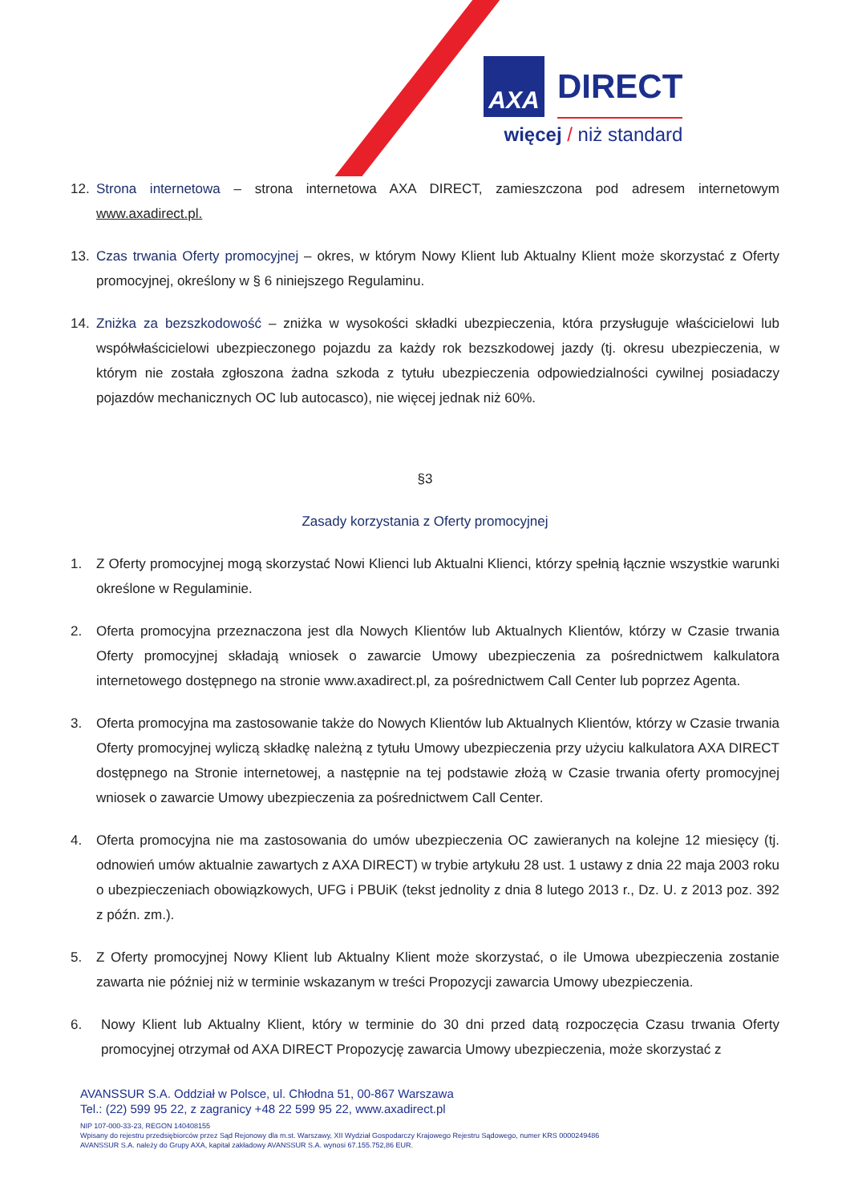AXA DIRECT
więcej / niż standard
12. Strona internetowa – strona internetowa AXA DIRECT, zamieszczona pod adresem internetowym www.axadirect.pl.
13. Czas trwania Oferty promocyjnej – okres, w którym Nowy Klient lub Aktualny Klient może skorzystać z Oferty promocyjnej, określony w § 6 niniejszego Regulaminu.
14. Zniżka za bezszkodowość – zniżka w wysokości składki ubezpieczenia, która przysługuje właścicielowi lub współwłaścicielowi ubezpieczonego pojazdu za każdy rok bezszkodowej jazdy (tj. okresu ubezpieczenia, w którym nie została zgłoszona żadna szkoda z tytułu ubezpieczenia odpowiedzialności cywilnej posiadaczy pojazdów mechanicznych OC lub autocasco), nie więcej jednak niż 60%.
§3
Zasady korzystania z Oferty promocyjnej
1. Z Oferty promocyjnej mogą skorzystać Nowi Klienci lub Aktualni Klienci, którzy spełnią łącznie wszystkie warunki określone w Regulaminie.
2. Oferta promocyjna przeznaczona jest dla Nowych Klientów lub Aktualnych Klientów, którzy w Czasie trwania Oferty promocyjnej składają wniosek o zawarcie Umowy ubezpieczenia za pośrednictwem kalkulatora internetowego dostępnego na stronie www.axadirect.pl, za pośrednictwem Call Center lub poprzez Agenta.
3. Oferta promocyjna ma zastosowanie także do Nowych Klientów lub Aktualnych Klientów, którzy w Czasie trwania Oferty promocyjnej wyliczą składkę należną z tytułu Umowy ubezpieczenia przy użyciu kalkulatora AXA DIRECT dostępnego na Stronie internetowej, a następnie na tej podstawie złożą w Czasie trwania oferty promocyjnej wniosek o zawarcie Umowy ubezpieczenia za pośrednictwem Call Center.
4. Oferta promocyjna nie ma zastosowania do umów ubezpieczenia OC zawieranych na kolejne 12 miesięcy (tj. odnowień umów aktualnie zawartych z AXA DIRECT) w trybie artykułu 28 ust. 1 ustawy z dnia 22 maja 2003 roku o ubezpieczeniach obowiązkowych, UFG i PBUiK (tekst jednolity z dnia 8 lutego 2013 r., Dz. U. z 2013 poz. 392 z późn. zm.).
5. Z Oferty promocyjnej Nowy Klient lub Aktualny Klient może skorzystać, o ile Umowa ubezpieczenia zostanie zawarta nie później niż w terminie wskazanym w treści Propozycji zawarcia Umowy ubezpieczenia.
6. Nowy Klient lub Aktualny Klient, który w terminie do 30 dni przed datą rozpoczęcia Czasu trwania Oferty promocyjnej otrzymał od AXA DIRECT Propozycję zawarcia Umowy ubezpieczenia, może skorzystać z
AVANSSUR S.A. Oddział w Polsce, ul. Chłodna 51, 00-867 Warszawa
Tel.: (22) 599 95 22, z zagranicy +48 22 599 95 22, www.axadirect.pl
NIP 107-000-33-23, REGON 140408155
Wpisany do rejestru przedsiębiorców przez Sąd Rejonowy dla m.st. Warszawy, XII Wydział Gospodarczy Krajowego Rejestru Sądowego, numer KRS 0000249486
AVANSSUR S.A. należy do Grupy AXA, kapitał zakładowy AVANSSUR S.A. wynosi 67.155.752,86 EUR.